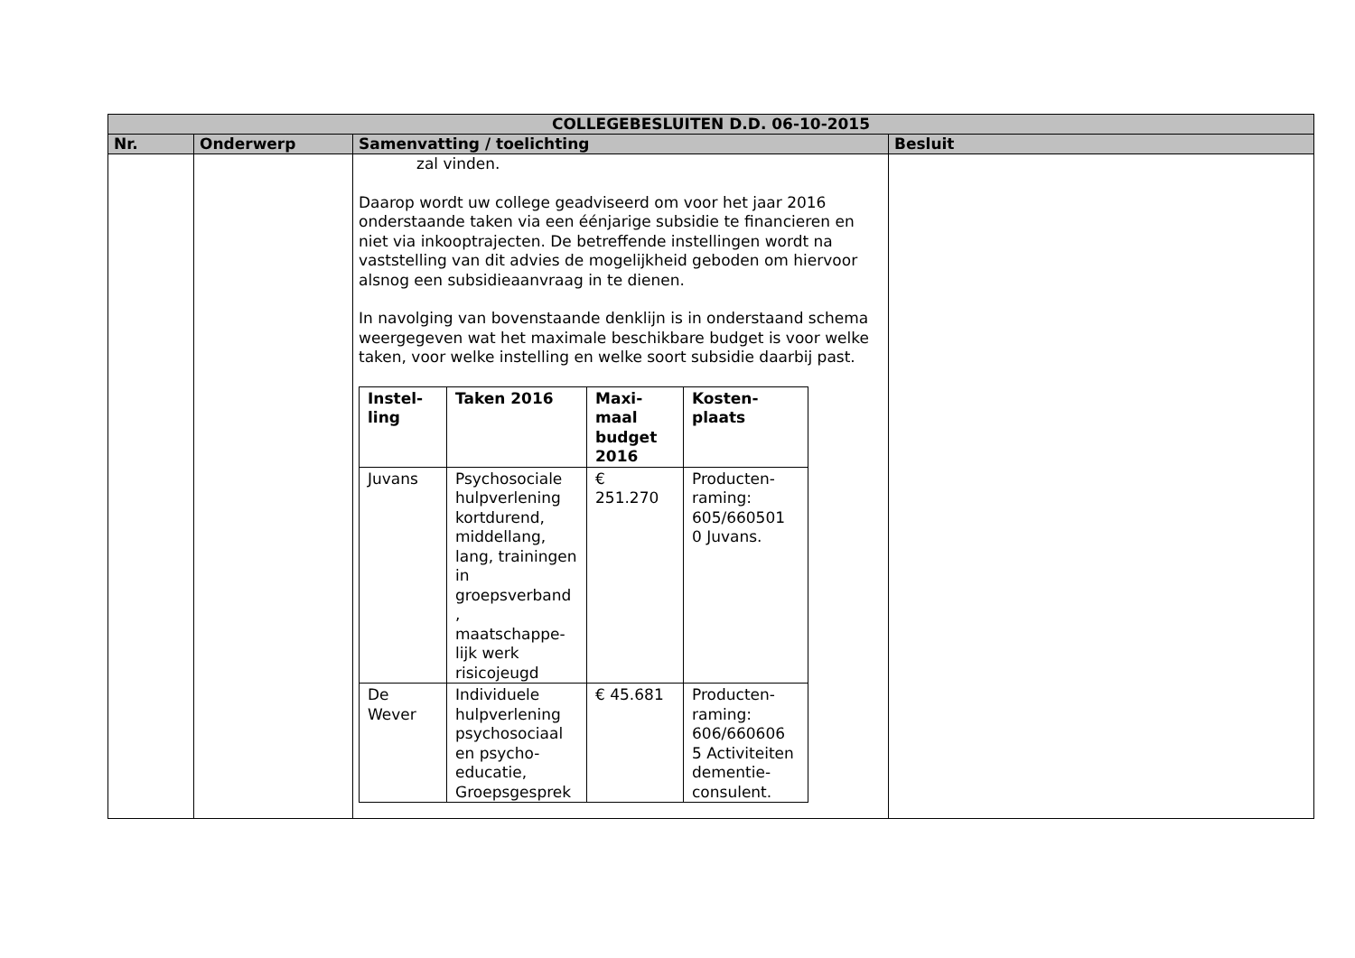| COLLEGEBESLUITEN D.D. 06-10-2015 | | | |
| --- | --- | --- | --- |
| Nr. | Onderwerp | Samenvatting / toelichting | Besluit |
| | | zal vinden. Daarop wordt uw college geadviseerd om voor het jaar 2016 onderstaande taken via een éénjarige subsidie te financieren en niet via inkooptrajecten. De betreffende instellingen wordt na vaststelling van dit advies de mogelijkheid geboden om hiervoor alsnog een subsidieaanvraag in te dienen. In navolging van bovenstaande denklijn is in onderstaand schema weergegeven wat het maximale beschikbare budget is voor welke taken, voor welke instelling en welke soort subsidie daarbij past. / Instel- ling / Taken 2016 / Maxi- maal budget 2016 / Kosten- plaats / / --- / --- / --- / --- / / Juvans / Psychosociale hulpverlening kortdurend, middellang, lang, trainingen in groepsverband , maatschappe- lijk werk risicojeugd / € 251.270 / Producten- raming: 605/660501 0 Juvans. / / De Wever / Individuele hulpverlening psychosociaal en psycho- educatie, Groepsgesprek / € 45.681 / Producten- raming: 606/660606 5 Activiteiten dementie- consulent. / | |